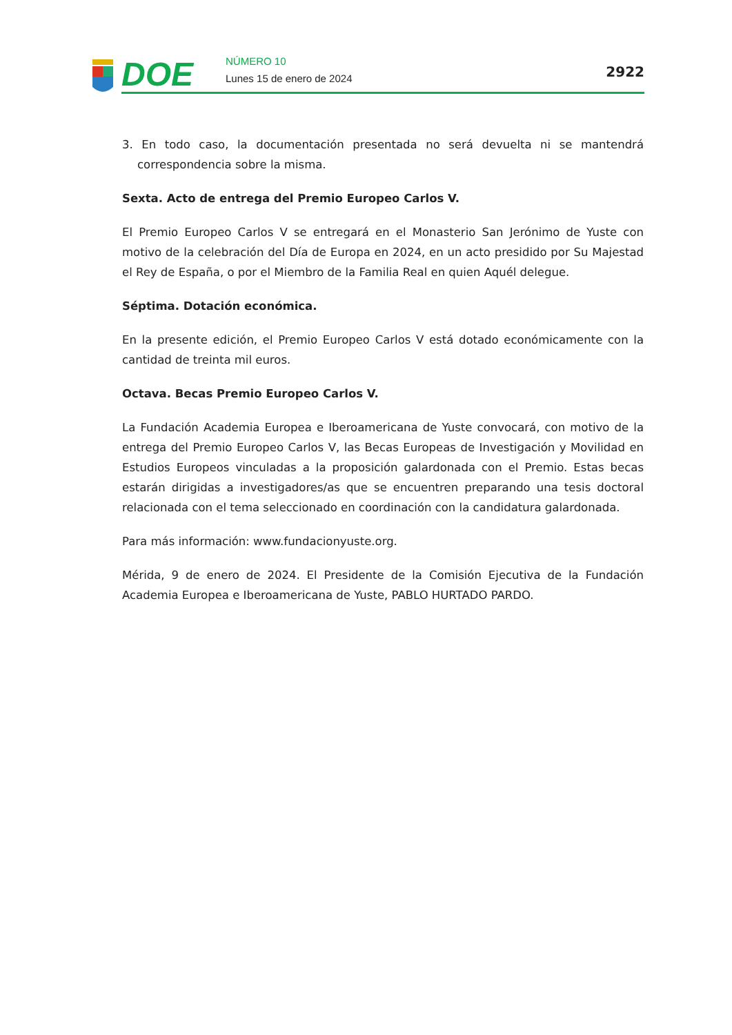DOE
NÚMERO 10
Lunes 15 de enero de 2024
2922
3. En todo caso, la documentación presentada no será devuelta ni se mantendrá correspondencia sobre la misma.
Sexta. Acto de entrega del Premio Europeo Carlos V.
El Premio Europeo Carlos V se entregará en el Monasterio San Jerónimo de Yuste con motivo de la celebración del Día de Europa en 2024, en un acto presidido por Su Majestad el Rey de España, o por el Miembro de la Familia Real en quien Aquél delegue.
Séptima. Dotación económica.
En la presente edición, el Premio Europeo Carlos V está dotado económicamente con la cantidad de treinta mil euros.
Octava. Becas Premio Europeo Carlos V.
La Fundación Academia Europea e Iberoamericana de Yuste convocará, con motivo de la entrega del Premio Europeo Carlos V, las Becas Europeas de Investigación y Movilidad en Estudios Europeos vinculadas a la proposición galardonada con el Premio. Estas becas estarán dirigidas a investigadores/as que se encuentren preparando una tesis doctoral relacionada con el tema seleccionado en coordinación con la candidatura galardonada.
Para más información: www.fundacionyuste.org.
Mérida, 9 de enero de 2024. El Presidente de la Comisión Ejecutiva de la Fundación Academia Europea e Iberoamericana de Yuste, PABLO HURTADO PARDO.